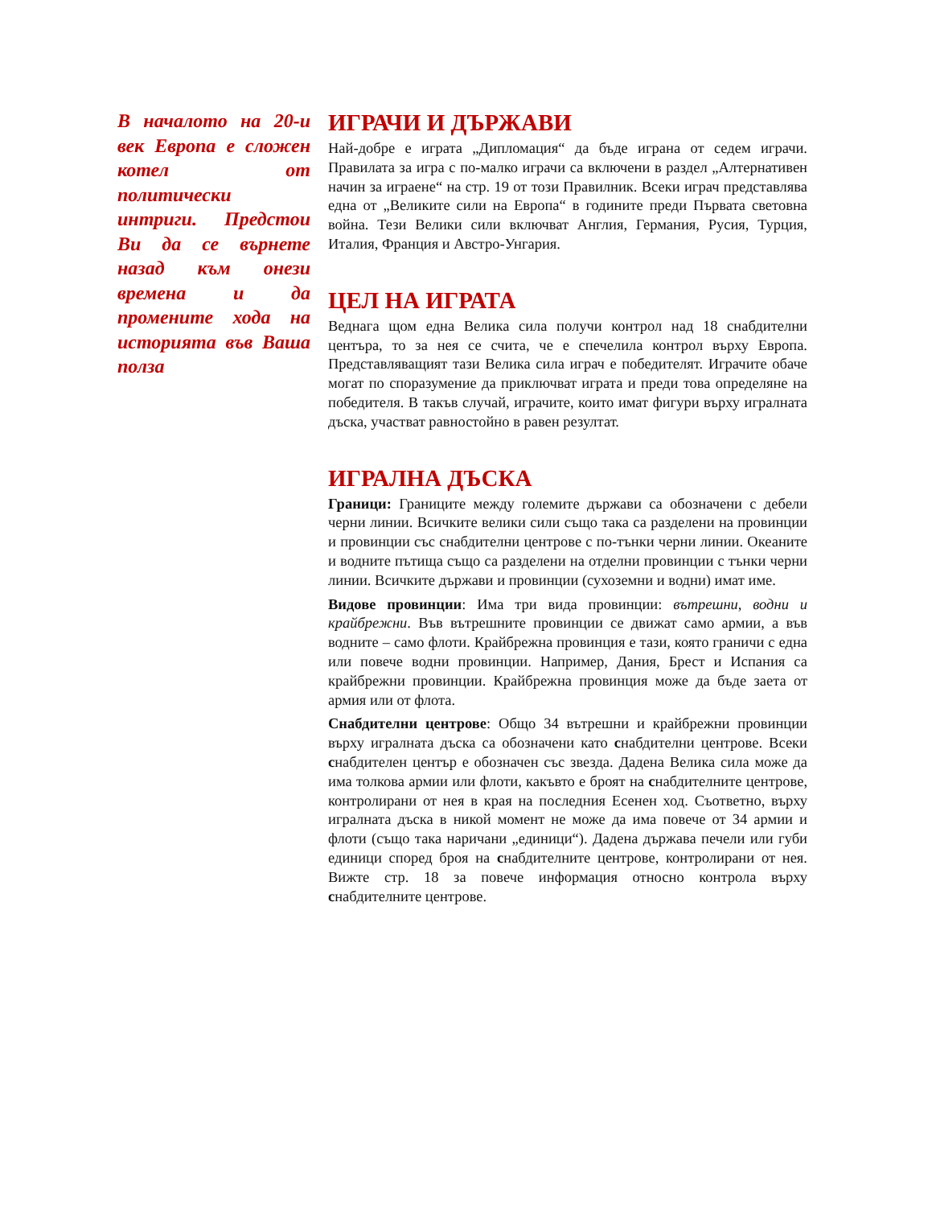В началото на 20-и век Европа е сложен котел от политически интриги. Предстои Ви да се върнете назад към онези времена и да промените хода на историята във Ваша полза
ИГРАЧИ И ДЪРЖАВИ
Най-добре е играта „Дипломация“ да бъде играна от седем играчи. Правилата за игра с по-малко играчи са включени в раздел „Алтернативен начин за играене“ на стр. 19 от този Правилник. Всеки играч представлява една от „Великите сили на Европа“ в годините преди Първата световна война. Тези Велики сили включват Англия, Германия, Русия, Турция, Италия, Франция и Австро-Унгария.
ЦЕЛ НА ИГРАТА
Веднага щом една Велика сила получи контрол над 18 снабдителни центъра, то за нея се счита, че е спечелила контрол върху Европа. Представляващият тази Велика сила играч е победителят. Играчите обаче могат по споразумение да приключват играта и преди това определяне на победителя. В такъв случай, играчите, които имат фигури върху игралната дъска, участват равностойно в равен резултат.
ИГРАЛНА ДЪСКА
Граници: Границите между големите държави са обозначени с дебели черни линии. Всичките велики сили също така са разделени на провинции и провинции със снабдителни центрове с по-тънки черни линии. Океаните и водните пътища също са разделени на отделни провинции с тънки черни линии. Всичките държави и провинции (сухоземни и водни) имат име.
Видове провинции: Има три вида провинции: вътрешни, водни и крайбрежни. Във вътрешните провинции се движат само армии, а във водните – само флоти. Крайбрежна провинция е тази, която граничи с една или повече водни провинции. Например, Дания, Брест и Испания са крайбрежни провинции. Крайбрежна провинция може да бъде заета от армия или от флота.
Снабдителни центрове: Общо 34 вътрешни и крайбрежни провинции върху игралната дъска са обозначени като снабдителни центрове. Всеки снабдителен център е обозначен със звезда. Дадена Велика сила може да има толкова армии или флоти, какъвто е броят на снабдителните центрове, контролирани от нея в края на последния Есенен ход. Съответно, върху игралната дъска в никой момент не може да има повече от 34 армии и флоти (също така наричани „единици“). Дадена държава печели или губи единици според броя на снабдителните центрове, контролирани от нея. Вижте стр. 18 за повече информация относно контрола върху снабдителните центрове.